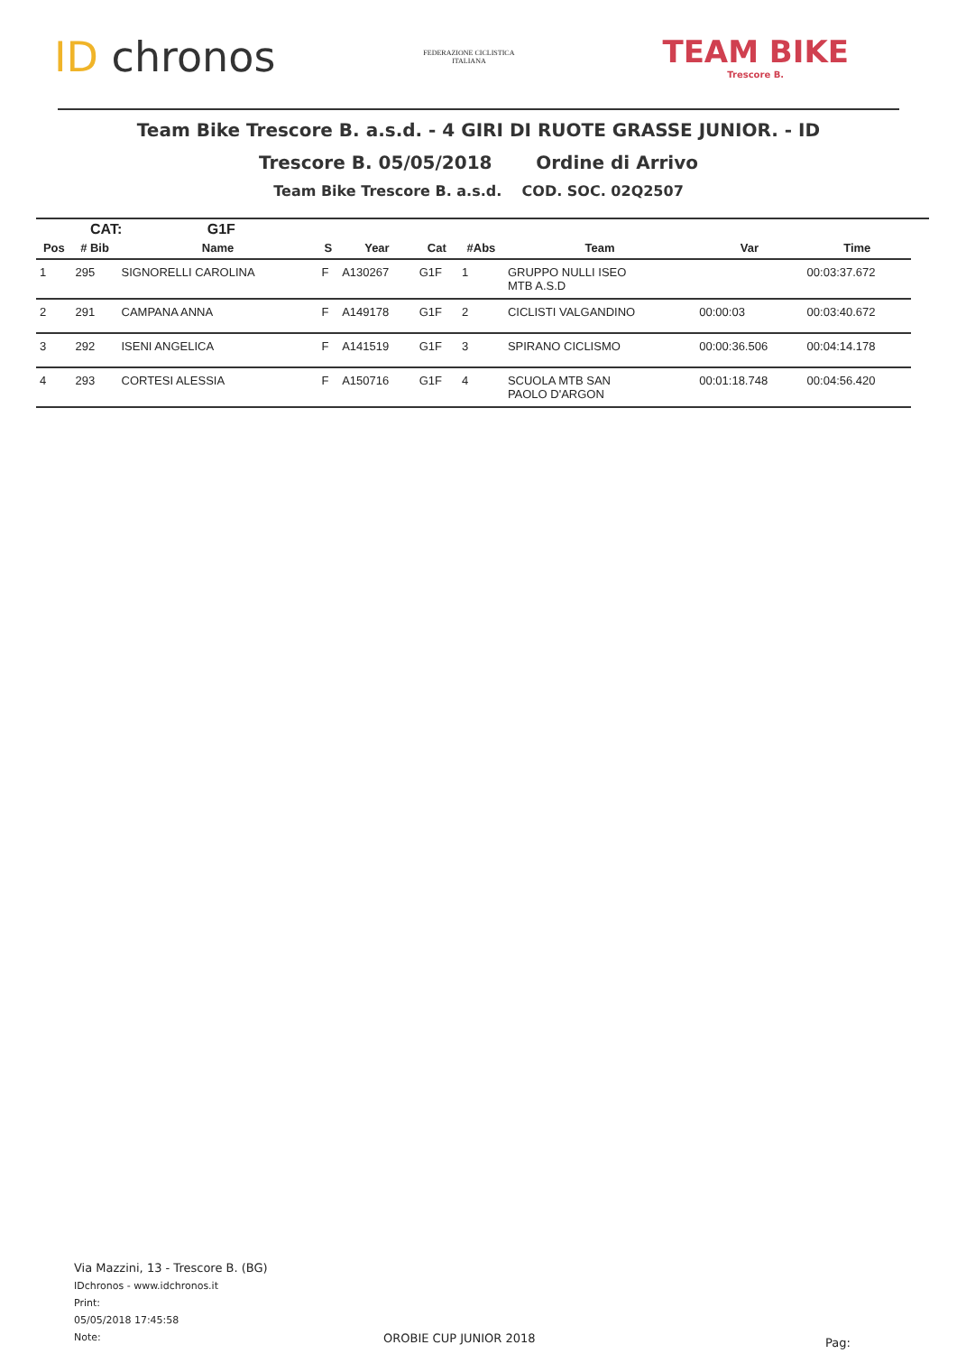ID chronos
FEDERAZIONE CICLISTICA
ITALIANA
TEAM BIKE
Trescore B.
Team Bike Trescore B. a.s.d. - 4 GIRI DI RUOTE GRASSE JUNIOR. - ID
Trescore B. 05/05/2018 Ordine di Arrivo
Team Bike Trescore B. a.s.d. COD. SOC. 02Q2507
CAT: G1F
| Pos | # Bib | Name | S | Year | Cat | #Abs | Team | Var | Time |
| --- | --- | --- | --- | --- | --- | --- | --- | --- | --- |
| 1 | 295 | SIGNORELLI CAROLINA | F | A130267 | G1F | 1 | GRUPPO NULLI ISEO MTB A.S.D | | 00:03:37.672 |
| 2 | 291 | CAMPANA ANNA | F | A149178 | G1F | 2 | CICLISTI VALGANDINO | 00:00:03 | 00:03:40.672 |
| 3 | 292 | ISENI ANGELICA | F | A141519 | G1F | 3 | SPIRANO CICLISMO | 00:00:36.506 | 00:04:14.178 |
| 4 | 293 | CORTESI ALESSIA | F | A150716 | G1F | 4 | SCUOLA MTB SAN PAOLO D'ARGON | 00:01:18.748 | 00:04:56.420 |
Via Mazzini, 13 - Trescore B. (BG)
IDchronos - www.idchronos.it
Print:
05/05/2018 17:45:58
Note:
OROBIE CUP JUNIOR 2018 Pag: